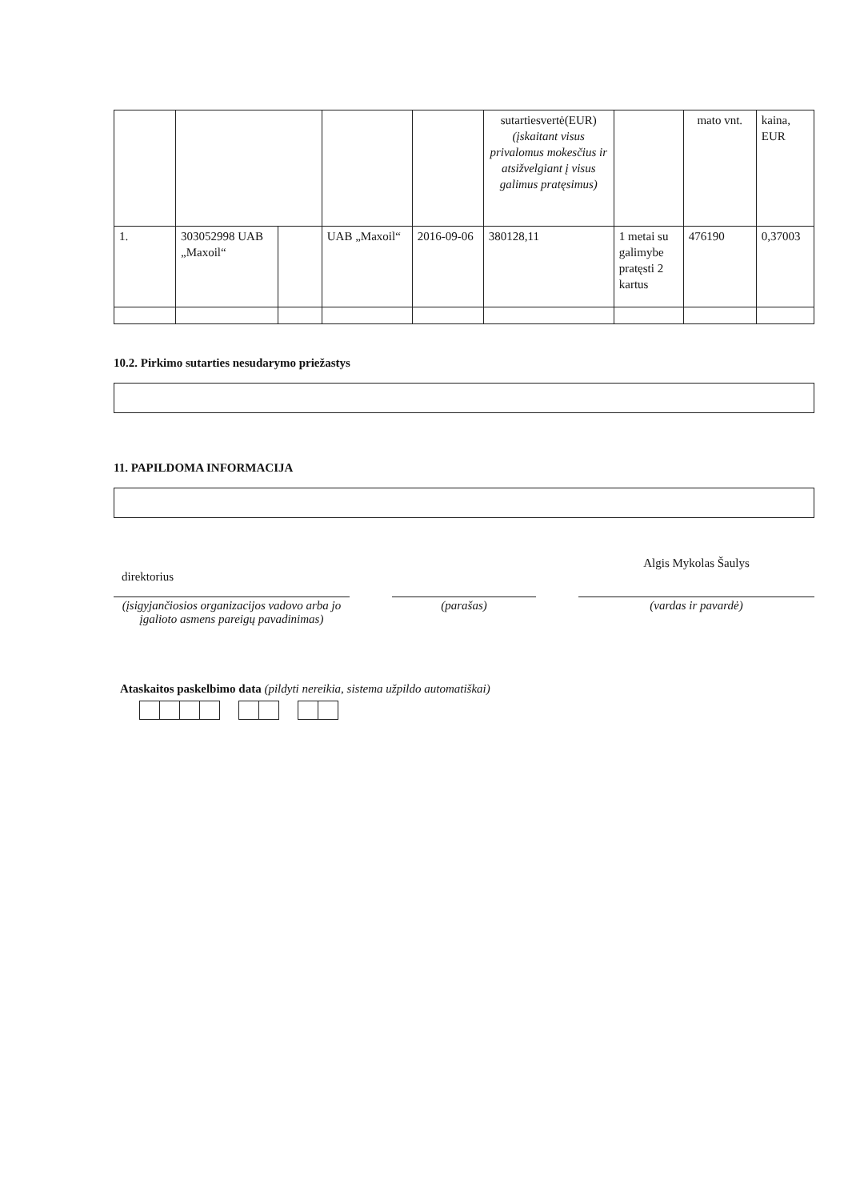| | | | | | sutartiesvertė(EUR) (įskaitant visus privalomus mokesčius ir atsižvelgiant į visus galimus pratęsimus) | | mato vnt. | kaina, EUR |
| 1. | 303052998 UAB „Maxoil“ | | UAB „Maxoil“ | 2016-09-06 | 380128,11 | 1 metai su galimybe pratęsti 2 kartus | 476190 | 0,37003 |
10.2. Pirkimo sutarties nesudarymo priežastys
11. PAPILDOMA INFORMACIJA
direktorius
(įsigyjančiosios organizacijos vadovo arba jo įgalioto asmens pareigų pavadinimas)
(parašas)
Algis Mykolas Šaulys
(vardas ir pavardė)
Ataskaitos paskelbimo data (pildyti nereikia, sistema užpildo automatiškai)